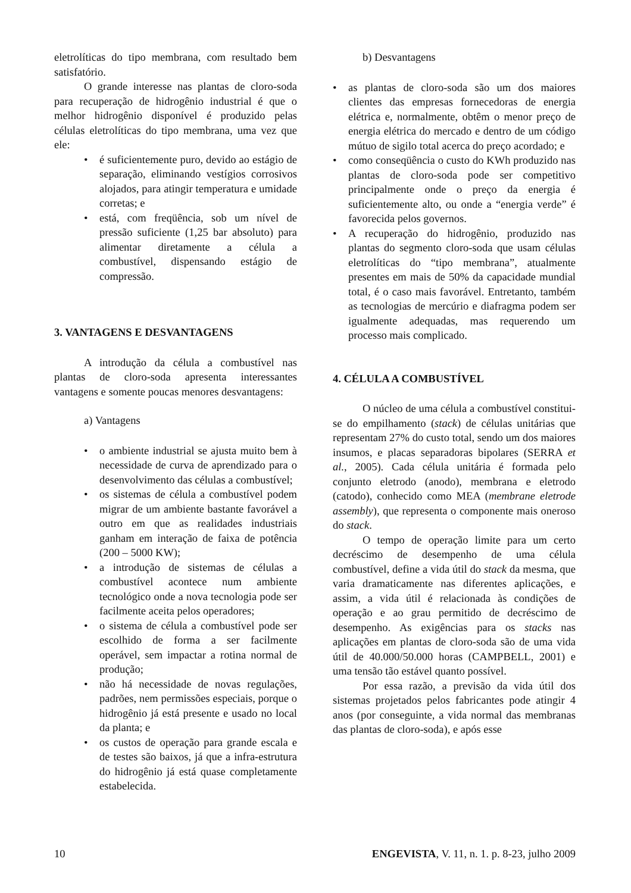eletrolíticas do tipo membrana, com resultado bem satisfatório.
O grande interesse nas plantas de cloro-soda para recuperação de hidrogênio industrial é que o melhor hidrogênio disponível é produzido pelas células eletrolíticas do tipo membrana, uma vez que ele:
• é suficientemente puro, devido ao estágio de separação, eliminando vestígios corrosivos alojados, para atingir temperatura e umidade corretas; e
• está, com freqüência, sob um nível de pressão suficiente (1,25 bar absoluto) para alimentar diretamente a célula a combustível, dispensando estágio de compressão.
3. VANTAGENS E DESVANTAGENS
A introdução da célula a combustível nas plantas de cloro-soda apresenta interessantes vantagens e somente poucas menores desvantagens:
a) Vantagens
• o ambiente industrial se ajusta muito bem à necessidade de curva de aprendizado para o desenvolvimento das células a combustível;
• os sistemas de célula a combustível podem migrar de um ambiente bastante favorável a outro em que as realidades industriais ganham em interação de faixa de potência (200 – 5000 KW);
• a introdução de sistemas de células a combustível acontece num ambiente tecnológico onde a nova tecnologia pode ser facilmente aceita pelos operadores;
• o sistema de célula a combustível pode ser escolhido de forma a ser facilmente operável, sem impactar a rotina normal de produção;
• não há necessidade de novas regulações, padrões, nem permissões especiais, porque o hidrogênio já está presente e usado no local da planta; e
• os custos de operação para grande escala e de testes são baixos, já que a infra-estrutura do hidrogênio já está quase completamente estabelecida.
b) Desvantagens
• as plantas de cloro-soda são um dos maiores clientes das empresas fornecedoras de energia elétrica e, normalmente, obtêm o menor preço de energia elétrica do mercado e dentro de um código mútuo de sigilo total acerca do preço acordado; e
• como conseqüência o custo do KWh produzido nas plantas de cloro-soda pode ser competitivo principalmente onde o preço da energia é suficientemente alto, ou onde a “energia verde” é favorecida pelos governos.
• A recuperação do hidrogênio, produzido nas plantas do segmento cloro-soda que usam células eletrolíticas do “tipo membrana”, atualmente presentes em mais de 50% da capacidade mundial total, é o caso mais favorável. Entretanto, também as tecnologias de mercúrio e diafragma podem ser igualmente adequadas, mas requerendo um processo mais complicado.
4. CÉLULA A COMBUSTÍVEL
O núcleo de uma célula a combustível constitui-se do empilhamento (stack) de células unitárias que representam 27% do custo total, sendo um dos maiores insumos, e placas separadoras bipolares (SERRA et al., 2005). Cada célula unitária é formada pelo conjunto eletrodo (anodo), membrana e eletrodo (catodo), conhecido como MEA (membrane eletrode assembly), que representa o componente mais oneroso do stack.
O tempo de operação limite para um certo decréscimo de desempenho de uma célula combustível, define a vida útil do stack da mesma, que varia dramaticamente nas diferentes aplicações, e assim, a vida útil é relacionada às condições de operação e ao grau permitido de decréscimo de desempenho. As exigências para os stacks nas aplicações em plantas de cloro-soda são de uma vida útil de 40.000/50.000 horas (CAMPBELL, 2001) e uma tensão tão estável quanto possível.
Por essa razão, a previsão da vida útil dos sistemas projetados pelos fabricantes pode atingir 4 anos (por conseguinte, a vida normal das membranas das plantas de cloro-soda), e após esse
10 ENGEVISTA, V. 11, n. 1. p. 8-23, julho 2009